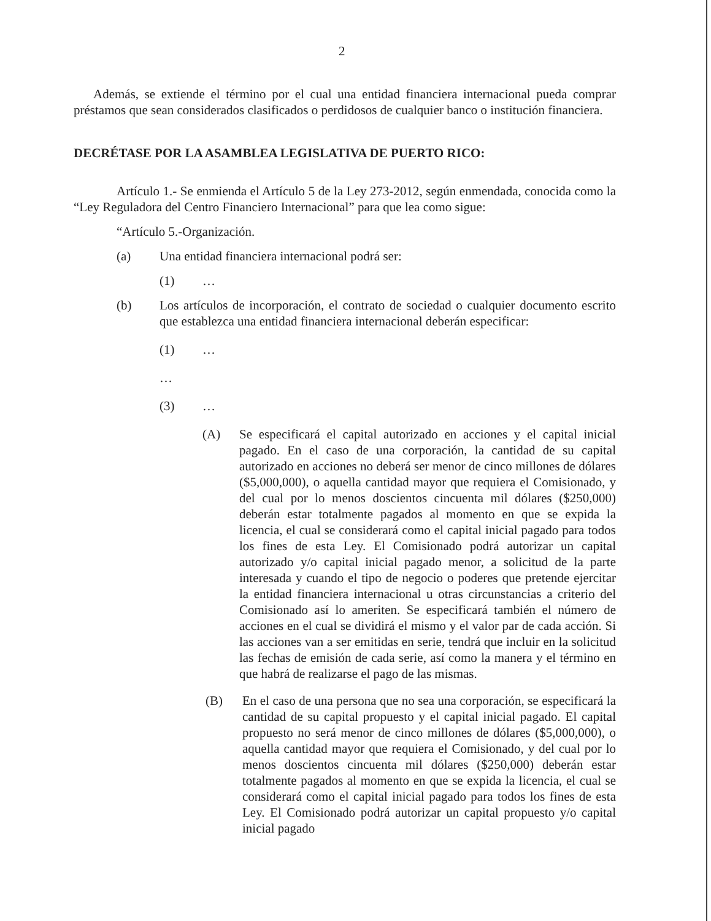2
Además, se extiende el término por el cual una entidad financiera internacional pueda comprar préstamos que sean considerados clasificados o perdidosos de cualquier banco o institución financiera.
DECRÉTASE POR LA ASAMBLEA LEGISLATIVA DE PUERTO RICO:
Artículo 1.- Se enmienda el Artículo 5 de la Ley 273-2012, según enmendada, conocida como la “Ley Reguladora del Centro Financiero Internacional” para que lea como sigue:
“Artículo 5.-Organización.
(a) Una entidad financiera internacional podrá ser:
(1) …
(b) Los artículos de incorporación, el contrato de sociedad o cualquier documento escrito que establezca una entidad financiera internacional deberán especificar:
(1) …
…
(3) …
(A) Se especificará el capital autorizado en acciones y el capital inicial pagado. En el caso de una corporación, la cantidad de su capital autorizado en acciones no deberá ser menor de cinco millones de dólares ($5,000,000), o aquella cantidad mayor que requiera el Comisionado, y del cual por lo menos doscientos cincuenta mil dólares ($250,000) deberán estar totalmente pagados al momento en que se expida la licencia, el cual se considerará como el capital inicial pagado para todos los fines de esta Ley. El Comisionado podrá autorizar un capital autorizado y/o capital inicial pagado menor, a solicitud de la parte interesada y cuando el tipo de negocio o poderes que pretende ejercitar la entidad financiera internacional u otras circunstancias a criterio del Comisionado así lo ameriten. Se especificará también el número de acciones en el cual se dividirá el mismo y el valor par de cada acción. Si las acciones van a ser emitidas en serie, tendrá que incluir en la solicitud las fechas de emisión de cada serie, así como la manera y el término en que habrá de realizarse el pago de las mismas.
(B) En el caso de una persona que no sea una corporación, se especificará la cantidad de su capital propuesto y el capital inicial pagado. El capital propuesto no será menor de cinco millones de dólares ($5,000,000), o aquella cantidad mayor que requiera el Comisionado, y del cual por lo menos doscientos cincuenta mil dólares ($250,000) deberán estar totalmente pagados al momento en que se expida la licencia, el cual se considerará como el capital inicial pagado para todos los fines de esta Ley. El Comisionado podrá autorizar un capital propuesto y/o capital inicial pagado